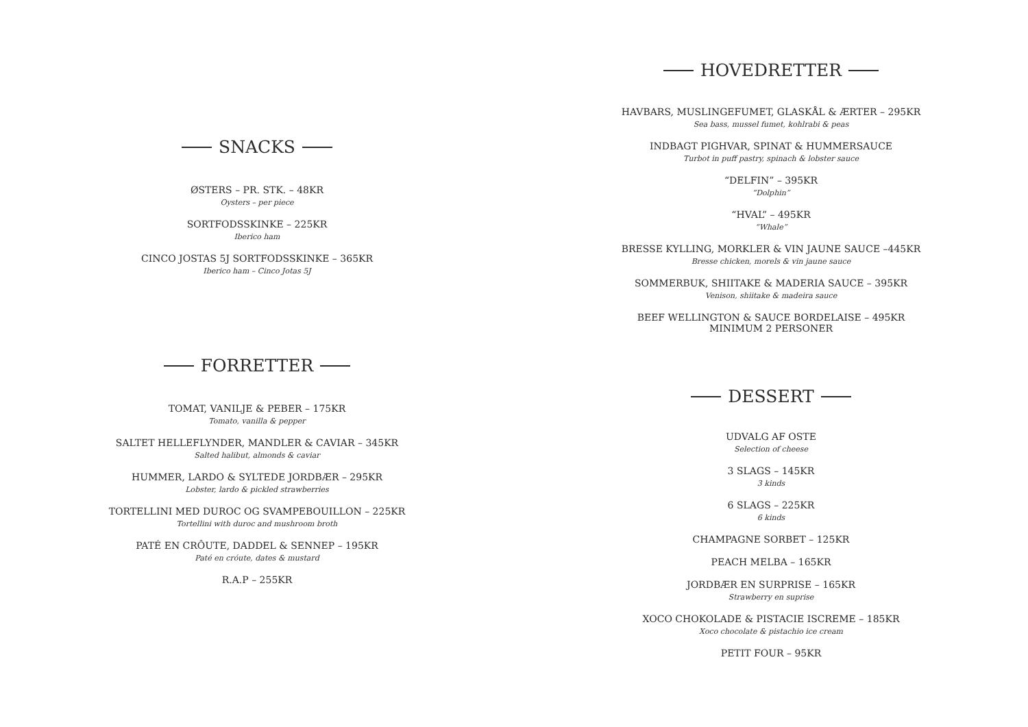SNACKS
ØSTERS – PR. STK. – 48KR
Oysters – per piece
SORTFODSSKINKE – 225KR
Iberico ham
CINCO JOSTAS 5J SORTFODSSKINKE – 365KR
Iberico ham – Cinco Jotas 5J
FORRETTER
TOMAT, VANILJE & PEBER – 175KR
Tomato, vanilla & pepper
SALTET HELLEFLYNDER, MANDLER & CAVIAR – 345KR
Salted halibut, almonds & caviar
HUMMER, LARDO & SYLTEDE JORDBÆR – 295KR
Lobster, lardo & pickled strawberries
TORTELLINI MED DUROC OG SVAMPEBOUILLON – 225KR
Tortellini with duroc and mushroom broth
PATÉ EN CRÔUTE, DADDEL & SENNEP – 195KR
Paté en cróute, dates & mustard
R.A.P – 255KR
HOVEDRETTER
HAVBARS, MUSLINGEFUMET, GLASKÅL & ÆRTER – 295KR
Sea bass, mussel fumet, kohlrabi & peas
INDBAGT PIGHVAR, SPINAT & HUMMERSAUCE
Turbot in puff pastry, spinach & lobster sauce
“DELFIN” – 395KR
“Dolphin”
“HVAL” – 495KR
“Whale”
BRESSE KYLLING, MORKLER & VIN JAUNE SAUCE –445KR
Bresse chicken, morels & vin jaune sauce
SOMMERBUK, SHIITAKE & MADERIA SAUCE – 395KR
Venison, shiitake & madeira sauce
BEEF WELLINGTON & SAUCE BORDELAISE – 495KR
MINIMUM 2 PERSONER
DESSERT
UDVALG AF OSTE
Selection of cheese
3 SLAGS – 145KR
3 kinds
6 SLAGS – 225KR
6 kinds
CHAMPAGNE SORBET – 125KR
PEACH MELBA – 165KR
JORDBÆR EN SURPRISE – 165KR
Strawberry en suprise
XOCO CHOKOLADE & PISTACIE ISCREME – 185KR
Xoco chocolate & pistachio ice cream
PETIT FOUR – 95KR